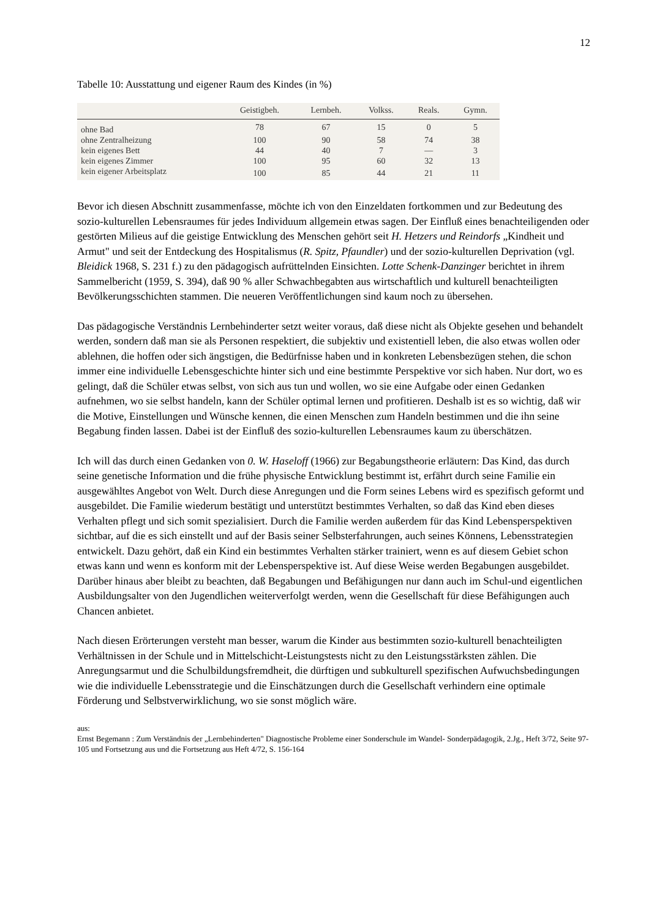12
Tabelle 10: Ausstattung und eigener Raum des Kindes (in %)
| | Geistigbeh. | Lernbeh. | Volkss. | Reals. | Gymn. |
| --- | --- | --- | --- | --- | --- |
| ohne Bad | 78 | 67 | 15 | 0 | 5 |
| ohne Zentralheizung | 100 | 90 | 58 | 74 | 38 |
| kein eigenes Bett | 44 | 40 | 7 | — | 3 |
| kein eigenes Zimmer | 100 | 95 | 60 | 32 | 13 |
| kein eigener Arbeitsplatz | 100 | 85 | 44 | 21 | 11 |
Bevor ich diesen Abschnitt zusammenfasse, möchte ich von den Einzeldaten fortkommen und zur Bedeutung des sozio-kulturellen Lebensraumes für jedes Individuum allgemein etwas sagen. Der Einfluß eines benachteiligenden oder gestörten Milieus auf die geistige Entwicklung des Menschen gehört seit H. Hetzers und Reindorfs „Kindheit und Armut" und seit der Entdeckung des Hospitalismus (R. Spitz, Pfaundler) und der sozio-kulturellen Deprivation (vgl. Bleidick 1968, S. 231 f.) zu den pädagogisch aufrüttelnden Einsichten. Lotte Schenk-Danzinger berichtet in ihrem Sammelbericht (1959, S. 394), daß 90 % aller Schwachbegabten aus wirtschaftlich und kulturell benachteiligten Bevölkerungsschichten stammen. Die neueren Veröffentlichungen sind kaum noch zu übersehen.
Das pädagogische Verständnis Lernbehinderter setzt weiter voraus, daß diese nicht als Objekte gesehen und behandelt werden, sondern daß man sie als Personen respektiert, die subjektiv und existentiell leben, die also etwas wollen oder ablehnen, die hoffen oder sich ängstigen, die Bedürfnisse haben und in konkreten Lebensbezügen stehen, die schon immer eine individuelle Lebensgeschichte hinter sich und eine bestimmte Perspektive vor sich haben. Nur dort, wo es gelingt, daß die Schüler etwas selbst, von sich aus tun und wollen, wo sie eine Aufgabe oder einen Gedanken aufnehmen, wo sie selbst handeln, kann der Schüler optimal lernen und profitieren. Deshalb ist es so wichtig, daß wir die Motive, Einstellungen und Wünsche kennen, die einen Menschen zum Handeln bestimmen und die ihn seine Begabung finden lassen. Dabei ist der Einfluß des sozio-kulturellen Lebensraumes kaum zu überschätzen.
Ich will das durch einen Gedanken von 0. W. Haseloff (1966) zur Begabungstheorie erläutern: Das Kind, das durch seine genetische Information und die frühe physische Entwicklung bestimmt ist, erfährt durch seine Familie ein ausgewähltes Angebot von Welt. Durch diese Anregungen und die Form seines Lebens wird es spezifisch geformt und ausgebildet. Die Familie wiederum bestätigt und unterstützt bestimmtes Verhalten, so daß das Kind eben dieses Verhalten pflegt und sich somit spezialisiert. Durch die Familie werden außerdem für das Kind Lebensperspektiven sichtbar, auf die es sich einstellt und auf der Basis seiner Selbsterfahrungen, auch seines Könnens, Lebensstrategien entwickelt. Dazu gehört, daß ein Kind ein bestimmtes Verhalten stärker trainiert, wenn es auf diesem Gebiet schon etwas kann und wenn es konform mit der Lebensperspektive ist. Auf diese Weise werden Begabungen ausgebildet. Darüber hinaus aber bleibt zu beachten, daß Begabungen und Befähigungen nur dann auch im Schul-und eigentlichen Ausbildungsalter von den Jugendlichen weiterverfolgt werden, wenn die Gesellschaft für diese Befähigungen auch Chancen anbietet.
Nach diesen Erörterungen versteht man besser, warum die Kinder aus bestimmten sozio-kulturell benachteiligten Verhältnissen in der Schule und in Mittelschicht-Leistungstests nicht zu den Leistungsstärksten zählen. Die Anregungsarmut und die Schulbildungsfremdheit, die dürftigen und subkulturell spezifischen Aufwuchsbedingungen wie die individuelle Lebensstrategie und die Einschätzungen durch die Gesellschaft verhindern eine optimale Förderung und Selbstverwirklichung, wo sie sonst möglich wäre.
aus:
Ernst Begemann : Zum Verständnis der „Lernbehinderten" Diagnostische Probleme einer Sonderschule im Wandel- Sonderpädagogik, 2.Jg., Heft 3/72, Seite 97-105 und Fortsetzung aus und die Fortsetzung aus Heft 4/72, S. 156-164